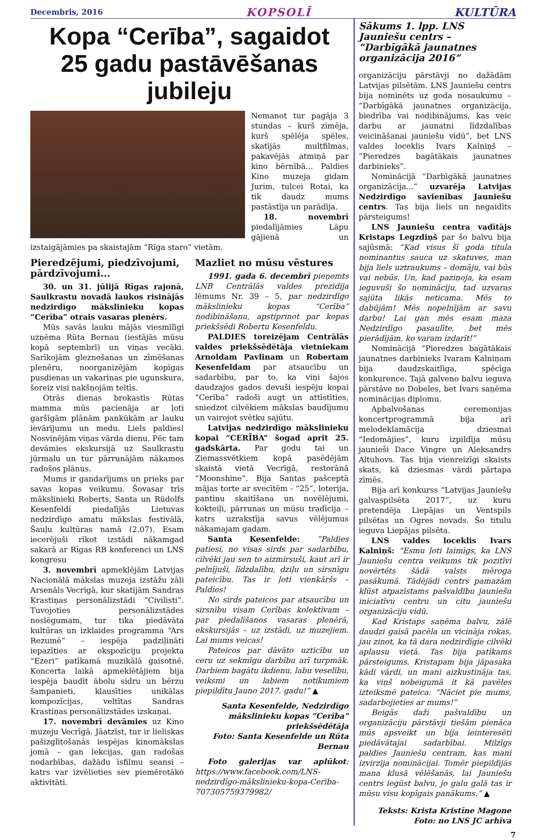Decembris, 2016 KOPSOLĪ KULTŪRA
Kopa “Cerība”, sagaidot
25 gadu pastāvēšanas jubileju
Nemanot tur pagāja 3 stundas – kurš zīmēja, kurš spēlēja spēles, skatījās multfilmas, pakavējās atmiņā par kino bērnībā... Paldies Kino muzeja gidam Jurim, tulcei Rotai, ka tik daudz mums pastāstīja un parādīja.
18. novembrī piedalījāmies Lāpu gājienā un izstaigājāmies pa skaistajām “Rīga staro” vietām.
Pieredzējumi, piedzīvojumi, pārdzīvojumi...
30. un 31. jūlijā Rīgas rajonā, Saulkrastu novadā laukos risinājās nedzirdīgo mākslinieku kopas “Cerība” otrais vasaras plenērs.
Mūs savās lauku mājās viesmīlīgi uzņēma Rūta Bernau (iestājās mūsu kopā septembrī) un viņas vecāki. Sarīkojām gleznošanas un zīmēšanas plenēru, noorganizējām kopīgas pusdienas un vakariņas pie ugunskura, šoreiz visi nakšņojām teltīs.
Otrās dienas brokastīs Rūtas mamma mūs pacienāja ar ļoti garšīgām plānām pankūkām ar lauku ievārījumu un medu. Liels paldies! Nosvinējām viņas vārda dienu. Pēc tam devāmies ekskursijā uz Saulkrastu jūrmalu un tur pārrunājām nākamos radošos plānus.
Mums ir gandarījums un prieks par savas kopas veikumu. Šovasar trīs mākslinieki Roberts, Santa un Rūdolfs Kesenfeldi piedalījās Lietuvas nedzirdīgo amatu mākslas festivālā, Šauļu kultūras namā (2.07). Esam iecerējuši rīkot izstādi nākamgad sakarā ar Rīgas RB konferenci un LNS kongresu
3. novembrī apmeklējām Latvijas Nacionālā mākslas muzeja izstāžu zāli Arsenāls Vecrīgā, kur skatījām Sandras Krastiņas personālizstādi “Civilisti”. Tuvojoties personālizstādes noslēgumam, tur tika piedāvāta kultūras un izklaides programma “Ars Rezumē” – iespēja padziļināti iepazīties ar ekspozīciju projekta “Ezeri” patīkamā muzikālā gaisotnē. Koncerta laikā apmeklētājiem bija iespēja baudīt ābolu sidru un bērzu šampanieti, klausīties unikālas kompozīcijas, veltītas Sandras Krastiņas personālizstādes izskaņai.
17. novembrī devāmies uz Kino muzeju Vecrīgā. Jāatzīst, tur ir lieliskas pašizglītošanās iespējas kinomākslas jomā – gan lekcijas, gan radošas nodarbības, dažādu īsfilmu seansi – katrs var izvēlieties sev piemērotāko aktivitāti.
Mazliet no mūsu vēstures
1991. gada 6. decembrī pieņemts LNB Centrālās valdes prezidija lēmums Nr. 39 – 5, par nedzirdīgo mākslinieku kopas “Cerība” nodibināšanu, apstiprinot par kopas priekšsēdi Robertu Kesenfeldu.
PALDIES toreizējam Centrālās valdes priekšsēdētāja vietniekam Arnoldam Pavlinam un Robertam Kesenfeldam par atsaucību un sadarbību, par to, ka viņi šajos daudzajos gados devuši iespēju kopai “Cerība” radoši augt un attīstīties, sniedzot cilvēkiem mākslas baudījumu un vairojot svētku sajūtu.
Latvijas nedzirdīgo mākslinieku kopai “CERĪBA” šogad aprit 25. gadskārta. Par godu tai un Ziemassvētkiem kopā pasēdējām skaistā vietā Vecrīgā, restorānā “Moonshine”. Bija Santas pašceptā mājas torte ar svecītēm - “25”, loterija, pantiņu skaitīšana un novēlējumi, kokteiļi, pārrunas un mūsu tradīcija – katrs uzrakstīja savus vēlējumus nākamajam gadam.
Santa Kesenfelde: “Paldies patiesi, no visas sirds par sadarbību, cilvēki jau sen to aizmirsuši, kaut arī ir pelnījuši, līdzdalību, dziļu un sirsnīgu pateicību. Tas ir ļoti vienkāršs – Paldies!
No sirds pateicos par atsaucību un sirsnību visam Cerības kolektīvam – par piedalīšanos vasaras plenērā, ekskursijās – uz izstādi, uz muzejiem. Lai mums veicas!
Pateicos par dāvāto uzticību un ceru uz sekmīgu darbību arī turpmāk. Darbiem bagātu ikdienu, labu veselību, veiksmi un labiem notikumiem piepildītu Jauno 2017. gadu!” ▲
Santa Kesenfelde, Nedzirdīgo mākslinieku kopas “Cerība” priekšsēdētāja
Foto: Santa Kesenfelde un Rūta Bernau
Foto galerijas var aplūkot: https://www.facebook.com/LNS-nedzirdīgo-mākslinieku-kopa-Cerība-707305759379982/
Sākums 1. lpp. LNS Jauniešu centrs – “Darbīgākā jaunatnes organizācija 2016”
organizāciju pārstāvji no dažādām Latvijas pilsētām. LNS Jauniešu centrs bija nominēts uz goda nosaukumu – “Darbīgākā jaunatnes organizācija, biedrība vai nodibinājums, kas veic darbu ar jaunatni līdzdalības veicināšanai jauniešu vidū”, bet LNS valdes loceklis Ivars Kalniņš – “Pieredzes bagātākais jaunatnes darbinieks”.
Nominācijā “Darbīgākā jaunatnes organizācija...” uzvarēja Latvijas Nedzirdīgo savienības Jauniešu centrs. Tas bija liels un negaidīts pārsteigums!
LNS Jauniešu centra vadītājs Kristaps Legzdiņš par šo balvu bija sajūsmā: “Kad visus šī goda titula nominantus sauca uz skatuves, man bija liels uztraukums – domāju, vai būs vai nebūs. Un, kad paziņoja, ka esam ieguvuši šo nomināciju, tad uzvaras sajūta likās neticama. Mēs to dabūjām! Mēs nopelnījām ar savu darbu! Lai gan mēs esam maza Nedzirdīgo pasaulīte, bet mēs pierādījām, ko varam izdarīt!”
Nominācijā “Pieredzes bagātākais jaunatnes darbinieks Ivaram Kalniņam bija daudzskaitlīga, spēcīga konkurence. Tajā galveno balvu ieguva pārstāve no Dobeles, bet Ivars saņēma nominācijas diplomu.
Apbalvošanas ceremonijas koncertprogrammā bija arī melodeklamācija dziesmai “Iedomājies”, kuru izpildīja mūsu jaunieši Dace Vingre un Aleksandrs Altuhovs. Tas bija vienreizīgi skaists skats, kā dziesmas vārdi pārtapa zīmēs.
Bija arī konkurss “Latvijas Jauniešu galvaspilsēta 2017”, uz kuru pretendēja Liepājas un Ventspils pilsētas un Ogres novads. Šo titulu ieguva Liepājas pilsēta.
LNS valdes loceklis Ivars Kalniņš: “Esmu ļoti laimīgs, ka LNS Jauniešu centra veikums tik pozitīvi novērtēts šādā valsts mēroga pasākumā. Tādējādi centrs pamazām kļūst atpazīstams pašvaldību jauniešu iniciatīvu centru un citu jauniešu organizāciju vidū.
Kad Kristaps saņēma balvu, zālē daudzi gaisā pacēla un vicināja rokas, jau zinot, ka tā dara nedzirdīgie cilvēki aplausu vietā. Tas bija patīkams pārsteigums. Kristapam bija jāpasaka kādi vārdi, un mani aizkustināja tas, ka viņš nobeigumā it kā pavēles izteiksmē pateica: “Nāciet pie mums, sadarbojieties ar mums!”
Beigās daži pašvaldību un organizāciju pārstāvji tiešām pienāca mūs apsveikt un bija ieinteresēti piedāvātajai sadarbībai. Milzīgs paldies Jauniešu centram, kas mani izvirzīja nominācijai. Tomēr piepildījās mana klusā vēlēšanās, lai Jauniešu centrs iegūst balvu, jo galu galā tas ir mūsu visu kopīgais panākums.” ▲
Teksts: Krista Kristīne Magone
Foto: no LNS JC arhīva
7